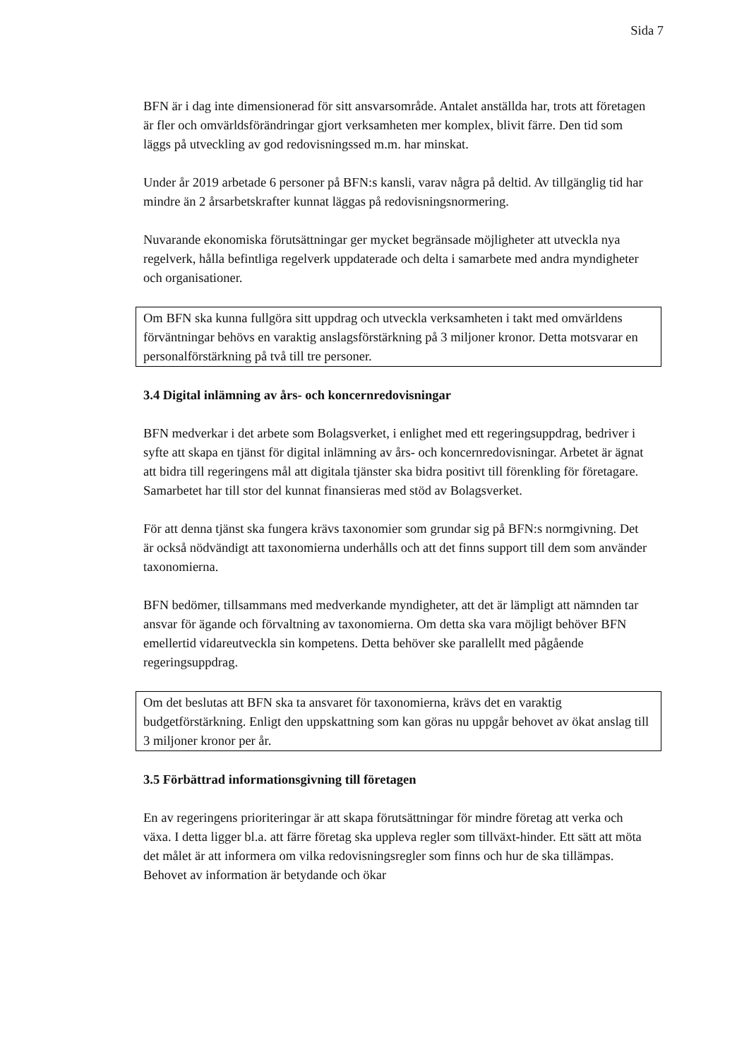Sida 7
BFN är i dag inte dimensionerad för sitt ansvarsområde. Antalet anställda har, trots att företagen är fler och omvärldsförändringar gjort verksamheten mer komplex, blivit färre. Den tid som läggs på utveckling av god redovisningssed m.m. har minskat.
Under år 2019 arbetade 6 personer på BFN:s kansli, varav några på deltid. Av tillgänglig tid har mindre än 2 årsarbetskrafter kunnat läggas på redovisningsnormering.
Nuvarande ekonomiska förutsättningar ger mycket begränsade möjligheter att utveckla nya regelverk, hålla befintliga regelverk uppdaterade och delta i samarbete med andra myndigheter och organisationer.
Om BFN ska kunna fullgöra sitt uppdrag och utveckla verksamheten i takt med omvärldens förväntningar behövs en varaktig anslagsförstärkning på 3 miljoner kronor. Detta motsvarar en personalförstärkning på två till tre personer.
3.4 Digital inlämning av års- och koncernredovisningar
BFN medverkar i det arbete som Bolagsverket, i enlighet med ett regeringsuppdrag, bedriver i syfte att skapa en tjänst för digital inlämning av års- och koncernredovisningar. Arbetet är ägnat att bidra till regeringens mål att digitala tjänster ska bidra positivt till förenkling för företagare. Samarbetet har till stor del kunnat finansieras med stöd av Bolagsverket.
För att denna tjänst ska fungera krävs taxonomier som grundar sig på BFN:s normgivning. Det är också nödvändigt att taxonomierna underhålls och att det finns support till dem som använder taxonomierna.
BFN bedömer, tillsammans med medverkande myndigheter, att det är lämpligt att nämnden tar ansvar för ägande och förvaltning av taxonomierna. Om detta ska vara möjligt behöver BFN emellertid vidareutveckla sin kompetens. Detta behöver ske parallellt med pågående regeringsuppdrag.
Om det beslutas att BFN ska ta ansvaret för taxonomierna, krävs det en varaktig budgetförstärkning. Enligt den uppskattning som kan göras nu uppgår behovet av ökat anslag till 3 miljoner kronor per år.
3.5 Förbättrad informationsgivning till företagen
En av regeringens prioriteringar är att skapa förutsättningar för mindre företag att verka och växa. I detta ligger bl.a. att färre företag ska uppleva regler som tillväxt-hinder. Ett sätt att möta det målet är att informera om vilka redovisningsregler som finns och hur de ska tillämpas. Behovet av information är betydande och ökar